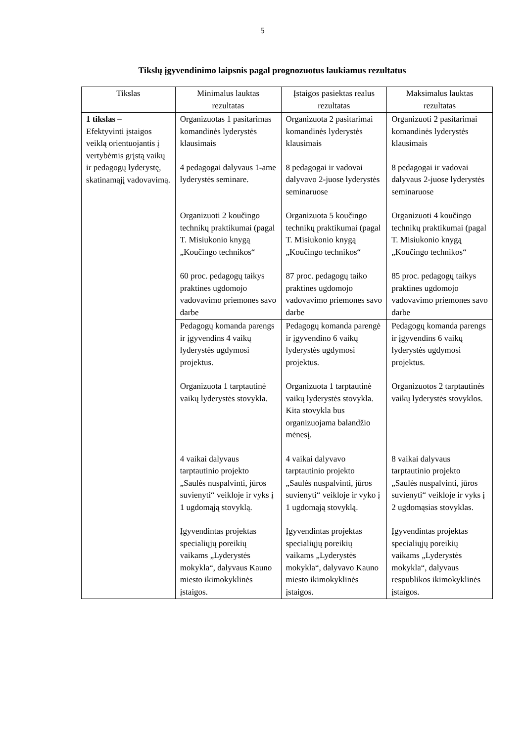5
Tikslų įgyvendinimo laipsnis pagal prognozuotus laukiamus rezultatus
| Tikslas | Minimalus lauktas rezultatas | Įstaigos pasiektas realus rezultatas | Maksimalus lauktas rezultatas |
| --- | --- | --- | --- |
| 1 tikslas – Efektyvinti įstaigos veiklą orientuojantis į vertybėmis grįstą vaikų ir pedagogų lyderystę, skatinamąjį vadovavimą. | Organizuotas 1 pasitarimas komandinės lyderystės klausimais 4 pedagogai dalyvaus 1-ame lyderystės seminare. Organizuoti 2 koučingo technikų praktikumai (pagal T. Misiukonio knygą „Koučingo technikos“ 60 proc. pedagogų taikys praktines ugdomojo vadovavimo priemones savo darbe | Organizuota 2 pasitarimai komandinės lyderystės klausimais 8 pedagogai ir vadovai dalyvavo 2-juose lyderystės seminaruose Organizuota 5 koučingo technikų praktikumai (pagal T. Misiukonio knygą „Koučingo technikos“ 87 proc. pedagogų taiko praktines ugdomojo vadovavimo priemones savo darbe | Organizuoti 2 pasitarimai komandinės lyderystės klausimais 8 pedagogai ir vadovai dalyvaus 2-juose lyderystės seminaruose Organizuoti 4 koučingo technikų praktikumai (pagal T. Misiukonio knygą „Koučingo technikos“ 85 proc. pedagogų taikys praktines ugdomojo vadovavimo priemones savo darbe |
| | Pedagogų komanda parengs ir įgyvendins 4 vaikų lyderystės ugdymosi projektus. Organizuota 1 tarptautinė vaikų lyderystės stovykla. 4 vaikai dalyvaus tarptautinio projekto „Saulės nuspalvinti, jūros suvienyti“ veikloje ir vyks į 1 ugdomąją stovyklą. Įgyvendintas projektas specialiųjų poreikių vaikams „Lyderystės mokykla“, dalyvaus Kauno miesto ikimokyklinės įstaigos. | Pedagogų komanda parengė ir įgyvendino 6 vaikų lyderystės ugdymosi projektus. Organizuota 1 tarptautinė vaikų lyderystės stovykla. Kita stovykla bus organizuojama balandžio mėnesį. 4 vaikai dalyvavo tarptautinio projekto „Saulės nuspalvinti, jūros suvienyti“ veikloje ir vyko į 1 ugdomąją stovyklą. Įgyvendintas projektas specialiųjų poreikių vaikams „Lyderystės mokykla“, dalyvavo Kauno miesto ikimokyklinės įstaigos. | Pedagogų komanda parengs ir įgyvendins 6 vaikų lyderystės ugdymosi projektus. Organizuotos 2 tarptautinės vaikų lyderystės stovyklos. 8 vaikai dalyvaus tarptautinio projekto „Saulės nuspalvinti, jūros suvienyti“ veikloje ir vyks į 2 ugdomąsias stovyklas. Įgyvendintas projektas specialiųjų poreikių vaikams „Lyderystės mokykla“, dalyvaus respublikos ikimokyklinės įstaigos. |